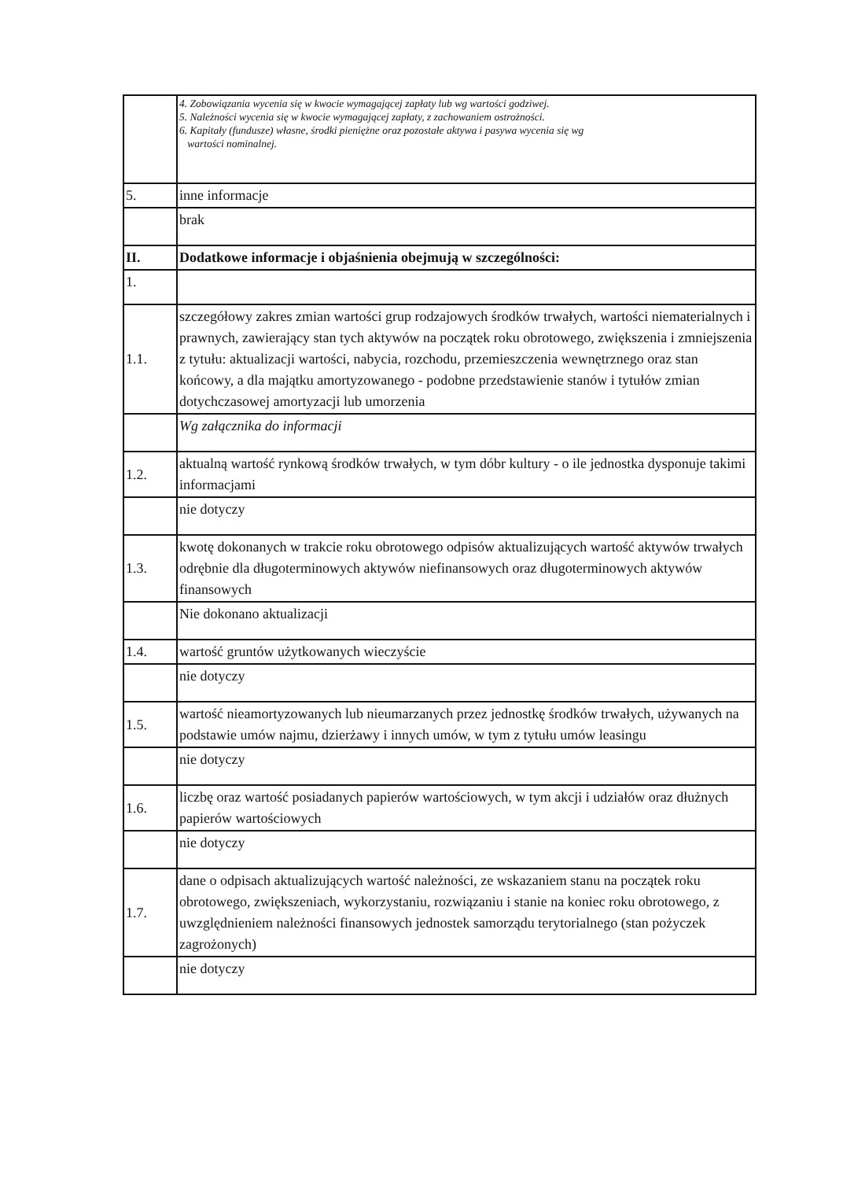| | 4. Zobowiązania wycenia się w kwocie wymagającej zapłaty lub wg wartości godziwej. 5. Należności wycenia się w kwocie wymagającej zapłaty, z zachowaniem ostrożności. 6. Kapitały (fundusze) własne, środki pieniężne oraz pozostałe aktywa i pasywa wycenia się wg wartości nominalnej. |
| 5. | inne informacje |
| | brak |
| II. | Dodatkowe informacje i objaśnienia obejmują w szczególności: |
| 1. | |
| 1.1. | szczegółowy zakres zmian wartości grup rodzajowych środków trwałych, wartości niematerialnych i prawnych, zawierający stan tych aktywów na początek roku obrotowego, zwiększenia i zmniejszenia z tytułu: aktualizacji wartości, nabycia, rozchodu, przemieszczenia wewnętrznego oraz stan końcowy, a dla majątku amortyzowanego - podobne przedstawienie stanów i tytułów zmian dotychczasowej amortyzacji lub umorzenia |
| | Wg załącznika do informacji |
| 1.2. | aktualną wartość rynkową środków trwałych, w tym dóbr kultury - o ile jednostka dysponuje takimi informacjami |
| | nie dotyczy |
| 1.3. | kwotę dokonanych w trakcie roku obrotowego odpisów aktualizujących wartość aktywów trwałych odrębnie dla długoterminowych aktywów niefinansowych oraz długoterminowych aktywów finansowych |
| | Nie dokonano aktualizacji |
| 1.4. | wartość gruntów użytkowanych wieczyście |
| | nie dotyczy |
| 1.5. | wartość nieamortyzowanych lub nieumarzanych przez jednostkę środków trwałych, używanych na podstawie umów najmu, dzierżawy i innych umów, w tym z tytułu umów leasingu |
| | nie dotyczy |
| 1.6. | liczbę oraz wartość posiadanych papierów wartościowych, w tym akcji i udziałów oraz dłużnych papierów wartościowych |
| | nie dotyczy |
| 1.7. | dane o odpisach aktualizujących wartość należności, ze wskazaniem stanu na początek roku obrotowego, zwiększeniach, wykorzystaniu, rozwiązaniu i stanie na koniec roku obrotowego, z uwzględnieniem należności finansowych jednostek samorządu terytorialnego (stan pożyczek zagrożonych) |
| | nie dotyczy |